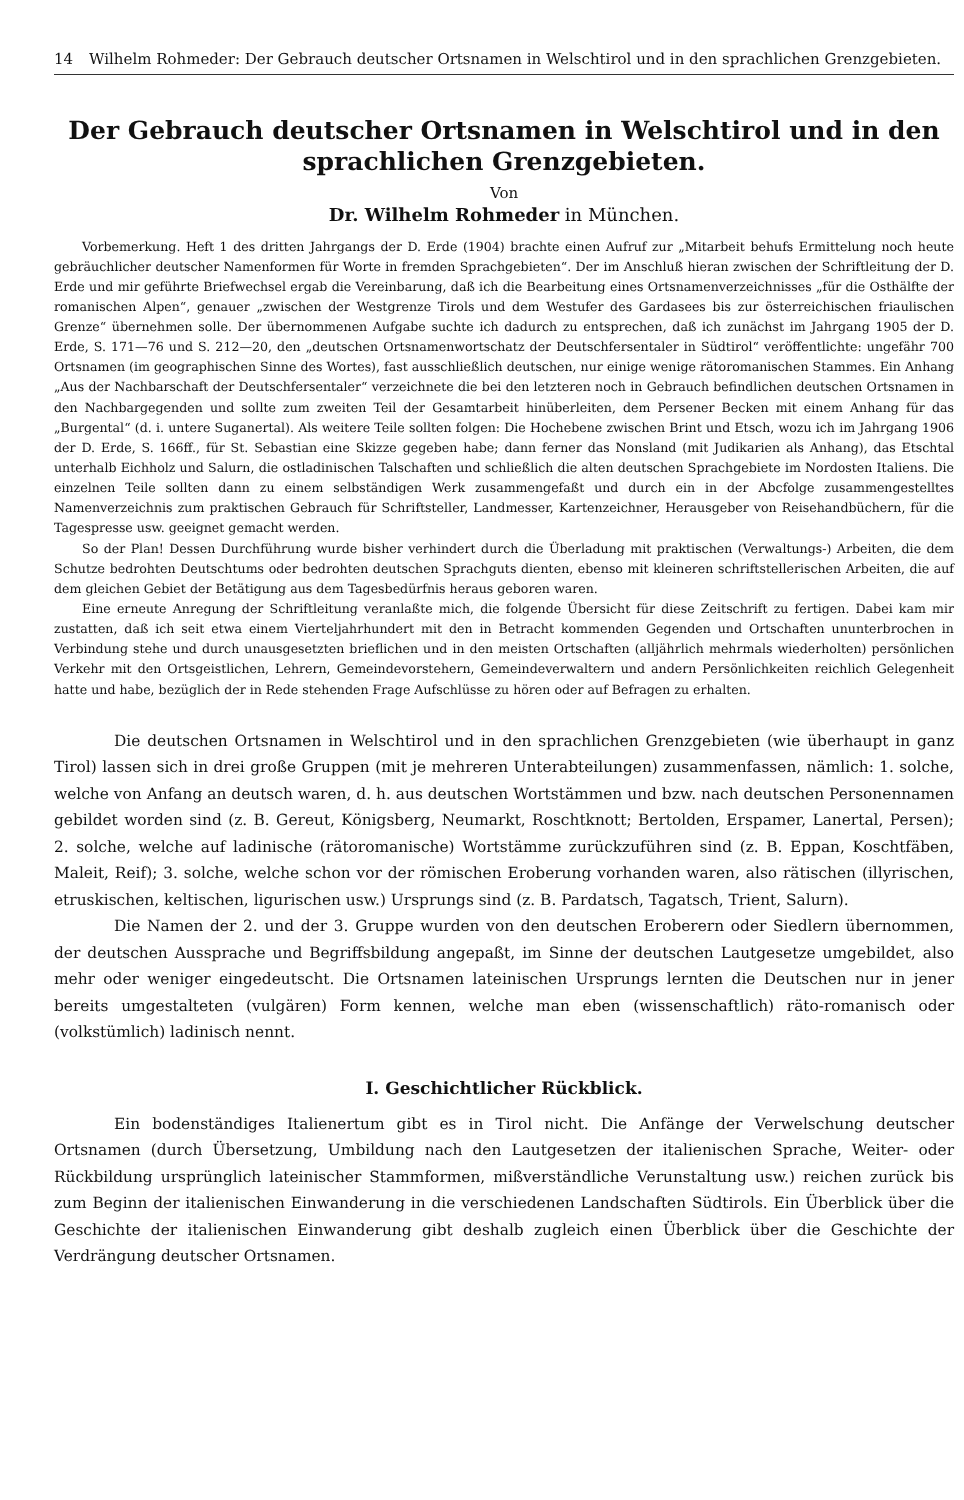14 Wilhelm Rohmeder: Der Gebrauch deutscher Ortsnamen in Welschtirol und in den sprachlichen Grenzgebieten.
Der Gebrauch deutscher Ortsnamen in Welschtirol und in den sprachlichen Grenzgebieten.
Von
Dr. Wilhelm Rohmeder in München.
Vorbemerkung. Heft 1 des dritten Jahrgangs der D. Erde (1904) brachte einen Aufruf zur „Mitarbeit behufs Ermittelung noch heute gebräuchlicher deutscher Namenformen für Worte in fremden Sprachgebieten“. Der im Anschluß hieran zwischen der Schriftleitung der D. Erde und mir geführte Briefwechsel ergab die Vereinbarung, daß ich die Bearbeitung eines Ortsnamenverzeichnisses „für die Osthälfte der romanischen Alpen“, genauer „zwischen der Westgrenze Tirols und dem Westufer des Gardasees bis zur österreichischen friaulischen Grenze“ übernehmen solle. Der übernommenen Aufgabe suchte ich dadurch zu entsprechen, daß ich zunächst im Jahrgang 1905 der D. Erde, S. 171—76 und S. 212—20, den „deutschen Ortsnamenwortschatz der Deutschfersentaler in Südtirol“ veröffentlichte: ungefähr 700 Ortsnamen (im geographischen Sinne des Wortes), fast ausschließlich deutschen, nur einige wenige rätoromanischen Stammes. Ein Anhang „Aus der Nachbarschaft der Deutschfersentaler“ verzeichnete die bei den letzteren noch in Gebrauch befindlichen deutschen Ortsnamen in den Nachbargegenden und sollte zum zweiten Teil der Gesamtarbeit hinüberleiten, dem Persener Becken mit einem Anhang für das „Burgental“ (d. i. untere Suganertal). Als weitere Teile sollten folgen: Die Hochebene zwischen Brint und Etsch, wozu ich im Jahrgang 1906 der D. Erde, S. 166ff., für St. Sebastian eine Skizze gegeben habe; dann ferner das Nonsland (mit Judikarien als Anhang), das Etschtal unterhalb Eichholz und Salurn, die ostladinischen Talschaften und schließlich die alten deutschen Sprachgebiete im Nordosten Italiens. Die einzelnen Teile sollten dann zu einem selbständigen Werk zusammengefaßt und durch ein in der Abcfolge zusammengestelltes Namenverzeichnis zum praktischen Gebrauch für Schriftsteller, Landmesser, Kartenzeichner, Herausgeber von Reisehandbüchern, für die Tagespresse usw. geeignet gemacht werden.
So der Plan! Dessen Durchführung wurde bisher verhindert durch die Überladung mit praktischen (Verwaltungs-) Arbeiten, die dem Schutze bedrohten Deutschtums oder bedrohten deutschen Sprachguts dienten, ebenso mit kleineren schriftstellerischen Arbeiten, die auf dem gleichen Gebiet der Betätigung aus dem Tagesbedürfnis heraus geboren waren.
Eine erneute Anregung der Schriftleitung veranlaßte mich, die folgende Übersicht für diese Zeitschrift zu fertigen. Dabei kam mir zustatten, daß ich seit etwa einem Vierteljahrhundert mit den in Betracht kommenden Gegenden und Ortschaften ununterbrochen in Verbindung stehe und durch unausgesetzten brieflichen und in den meisten Ortschaften (alljährlich mehrmals wiederholten) persönlichen Verkehr mit den Ortsgeistlichen, Lehrern, Gemeindevorstehern, Gemeindeverwaltern und andern Persönlichkeiten reichlich Gelegenheit hatte und habe, bezüglich der in Rede stehenden Frage Aufschlüsse zu hören oder auf Befragen zu erhalten.
Die deutschen Ortsnamen in Welschtirol und in den sprachlichen Grenzgebieten (wie überhaupt in ganz Tirol) lassen sich in drei große Gruppen (mit je mehreren Unterabteilungen) zusammenfassen, nämlich: 1. solche, welche von Anfang an deutsch waren, d. h. aus deutschen Wortstämmen und bzw. nach deutschen Personennamen gebildet worden sind (z. B. Gereut, Königsberg, Neumarkt, Roschtknott; Bertolden, Erspamer, Lanertal, Persen); 2. solche, welche auf ladinische (rätoromanische) Wortstämme zurückzuführen sind (z. B. Eppan, Koschtfäben, Maleit, Reif); 3. solche, welche schon vor der römischen Eroberung vorhanden waren, also rätischen (illyrischen, etruskischen, keltischen, ligurischen usw.) Ursprungs sind (z. B. Pardatsch, Tagatsch, Trient, Salurn).
Die Namen der 2. und der 3. Gruppe wurden von den deutschen Eroberern oder Siedlern übernommen, der deutschen Aussprache und Begriffsbildung angepaßt, im Sinne der deutschen Lautgesetze umgebildet, also mehr oder weniger eingedeutscht. Die Ortsnamen lateinischen Ursprungs lernten die Deutschen nur in jener bereits umgestalteten (vulgären) Form kennen, welche man eben (wissenschaftlich) räto-romanisch oder (volkstümlich) ladinisch nennt.
I. Geschichtlicher Rückblick.
Ein bodenständiges Italienertum gibt es in Tirol nicht. Die Anfänge der Verwelschung deutscher Ortsnamen (durch Übersetzung, Umbildung nach den Lautgesetzen der italienischen Sprache, Weiter- oder Rückbildung ursprünglich lateinischer Stammformen, mißverständliche Verunstaltung usw.) reichen zurück bis zum Beginn der italienischen Einwanderung in die verschiedenen Landschaften Südtirols. Ein Überblick über die Geschichte der italienischen Einwanderung gibt deshalb zugleich einen Überblick über die Geschichte der Verdrängung deutscher Ortsnamen.